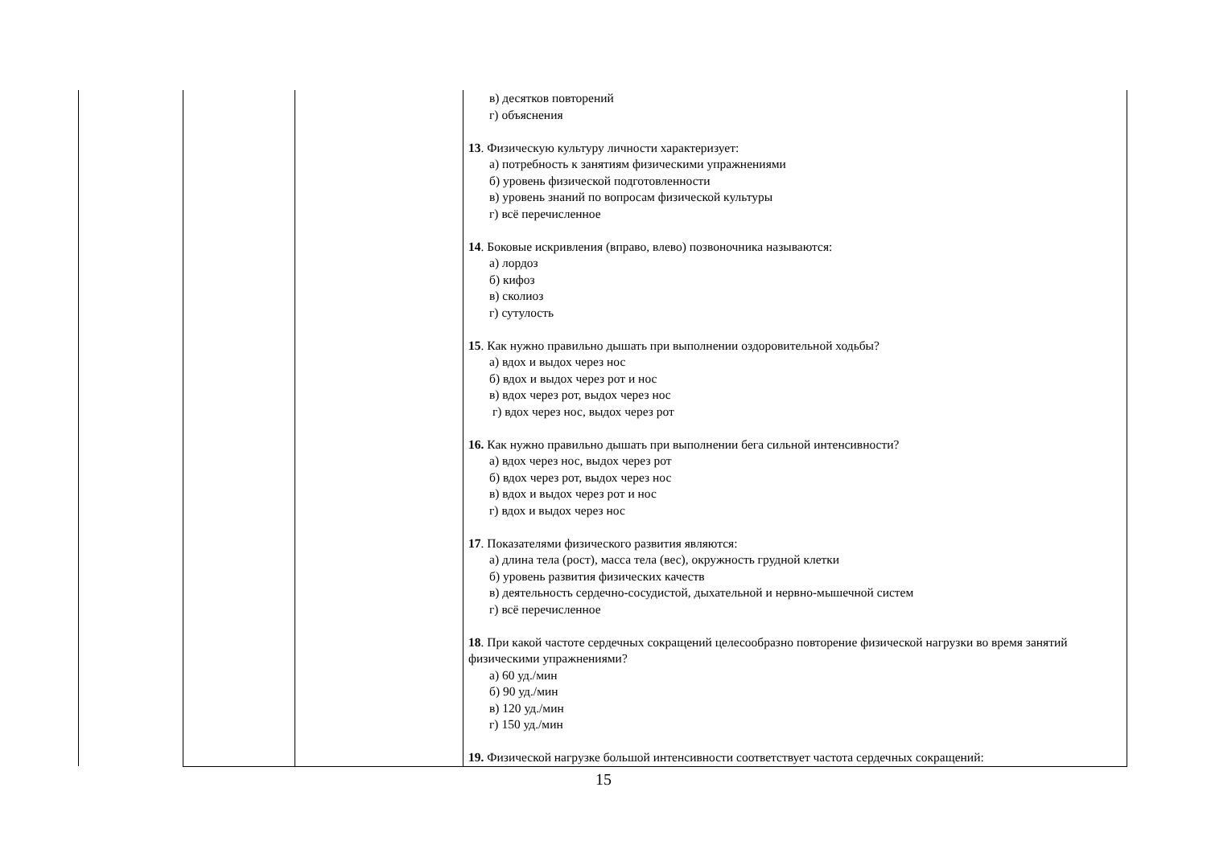| | | | в) десятков повторений г) объяснения 13 . Физическую культуру личности характеризует: а) потребность к занятиям физическими упражнениями б) уровень физической подготовленности в) уровень знаний по вопросам физической культуры г) всё перечисленное 14 . Боковые искривления (вправо, влево) позвоночника называются: а) лордоз б) кифоз в) сколиоз г) сутулость 15 . Как нужно правильно дышать при выполнении оздоровительной ходьбы? а) вдох и выдох через нос б) вдох и выдох через рот и нос в) вдох через рот, выдох через нос г) вдох через нос, выдох через рот 16. Как нужно правильно дышать при выполнении бега сильной интенсивности? а) вдох через нос, выдох через рот б) вдох через рот, выдох через нос в) вдох и выдох через рот и нос г) вдох и выдох через нос 17 . Показателями физического развития являются: а) длина тела (рост), масса тела (вес), окружность грудной клетки б) уровень развития физических качеств в) деятельность сердечно-сосудистой, дыхательной и нервно-мышечной систем г) всё перечисленное 18 . При какой частоте сердечных сокращений целесообразно повторение физической нагрузки во время занятий физическими упражнениями? а) 60 уд./мин б) 90 уд./мин в) 120 уд./мин г) 150 уд./мин 19. Физической нагрузке большой интенсивности соответствует частота сердечных сокращений: |
15